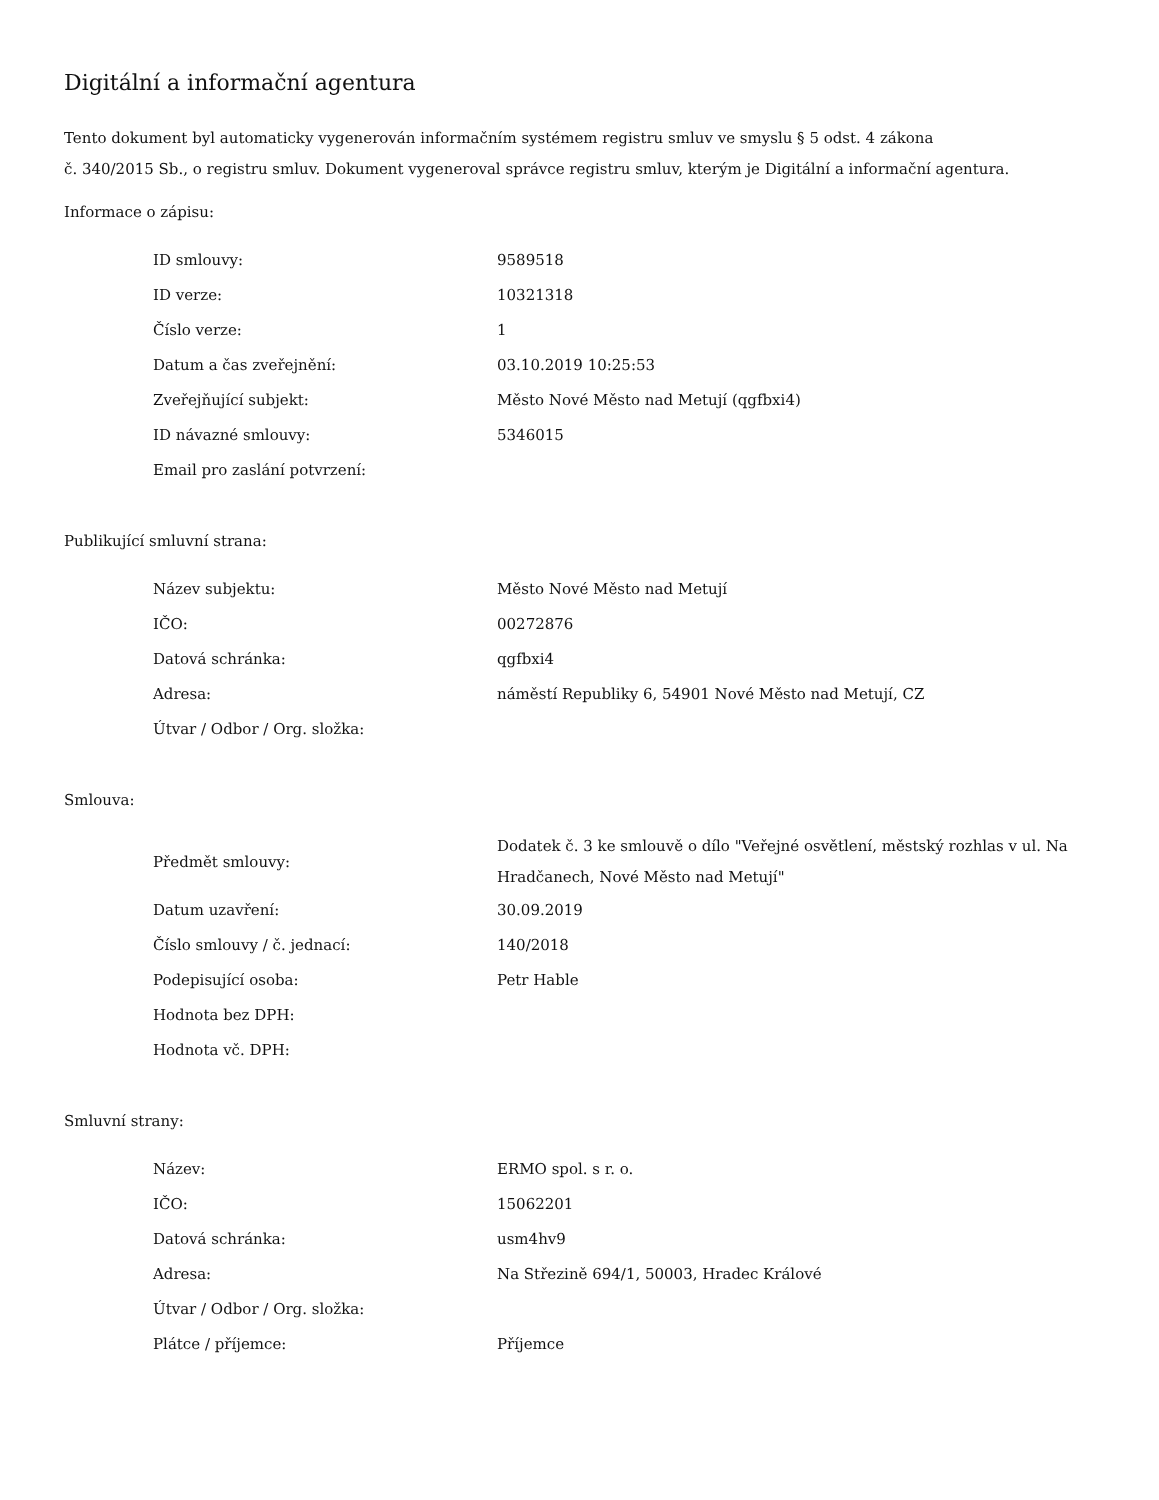Digitální a informační agentura
Tento dokument byl automaticky vygenerován informačním systémem registru smluv ve smyslu § 5 odst. 4 zákona
č. 340/2015 Sb., o registru smluv. Dokument vygeneroval správce registru smluv, kterým je Digitální a informační agentura.
Informace o zápisu:
| ID smlouvy: | 9589518 |
| ID verze: | 10321318 |
| Číslo verze: | 1 |
| Datum a čas zveřejnění: | 03.10.2019 10:25:53 |
| Zveřejňující subjekt: | Město Nové Město nad Metují (qgfbxi4) |
| ID návazné smlouvy: | 5346015 |
| Email pro zaslání potvrzení: | |
Publikující smluvní strana:
| Název subjektu: | Město Nové Město nad Metují |
| IČO: | 00272876 |
| Datová schránka: | qgfbxi4 |
| Adresa: | náměstí Republiky 6, 54901 Nové Město nad Metují, CZ |
| Útvar / Odbor / Org. složka: | |
Smlouva:
| Předmět smlouvy: | Dodatek č. 3 ke smlouvě o dílo "Veřejné osvětlení, městský rozhlas v ul. Na Hradčanech, Nové Město nad Metují" |
| Datum uzavření: | 30.09.2019 |
| Číslo smlouvy / č. jednací: | 140/2018 |
| Podepisující osoba: | Petr Hable |
| Hodnota bez DPH: | |
| Hodnota vč. DPH: | |
Smluvní strany:
| Název: | ERMO spol. s r. o. |
| IČO: | 15062201 |
| Datová schránka: | usm4hv9 |
| Adresa: | Na Střezině 694/1, 50003, Hradec Králové |
| Útvar / Odbor / Org. složka: | |
| Plátce / příjemce: | Příjemce |